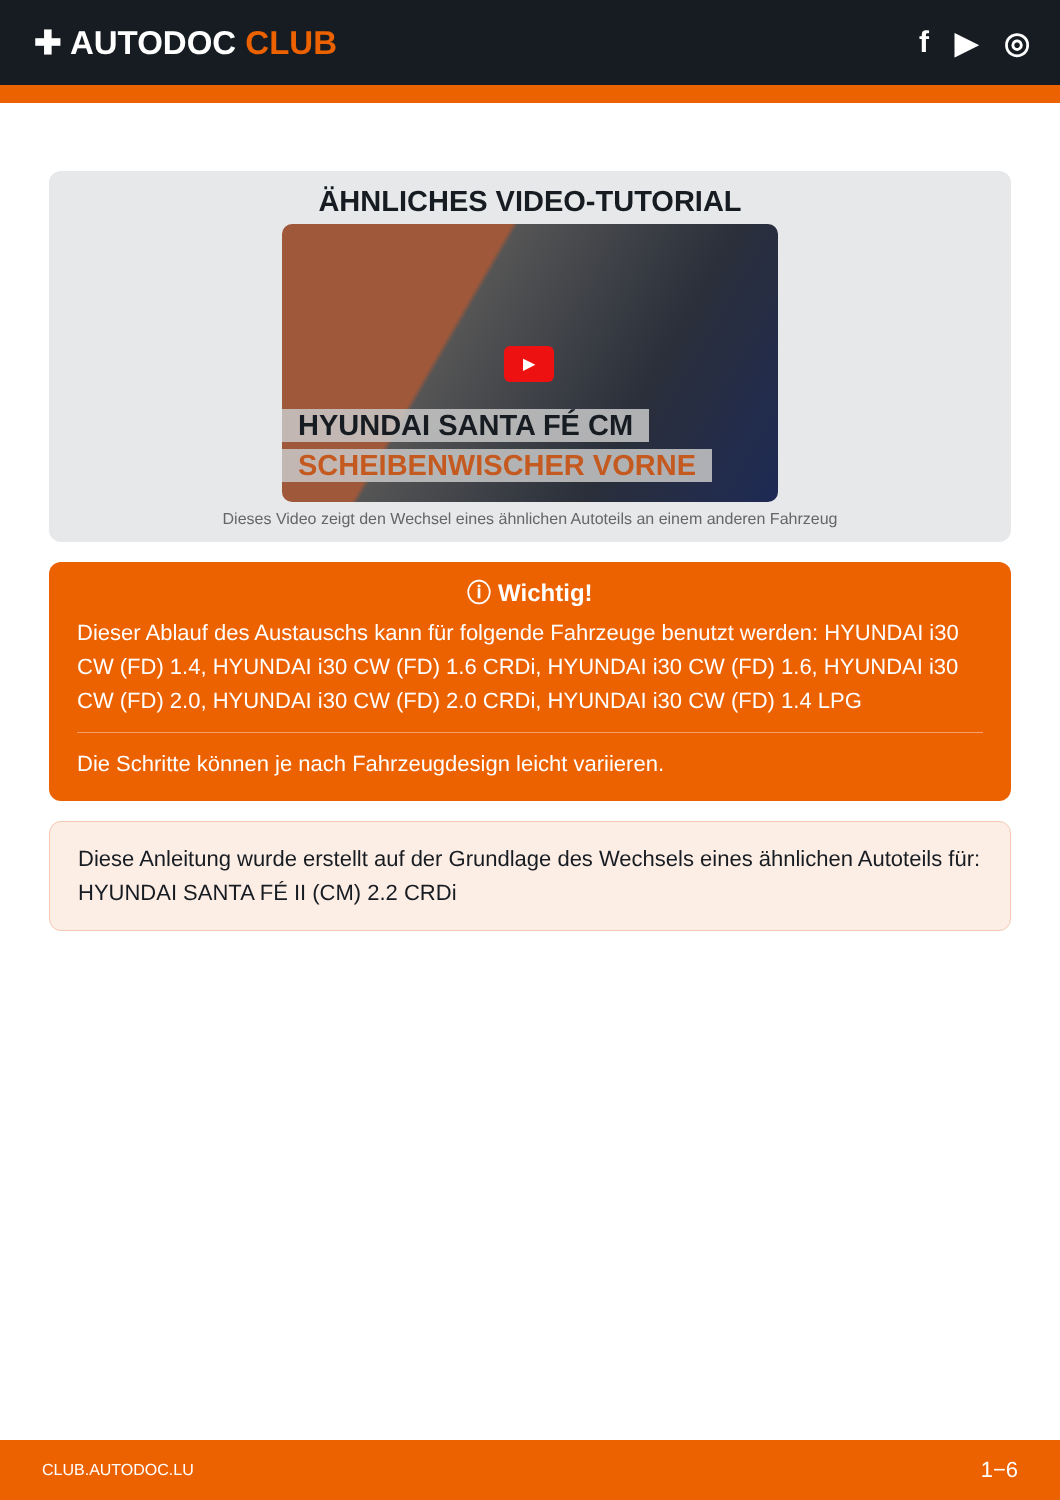✚ AUTODOC CLUB f ▶ ◎
ÄHNLICHES VIDEO-TUTORIAL
▶
HYUNDAI SANTA FÉ CM
SCHEIBENWISCHER VORNE
Dieses Video zeigt den Wechsel eines ähnlichen Autoteils an einem anderen Fahrzeug
ⓘ Wichtig!
Dieser Ablauf des Austauschs kann für folgende Fahrzeuge benutzt werden: HYUNDAI i30 CW (FD) 1.4, HYUNDAI i30 CW (FD) 1.6 CRDi, HYUNDAI i30 CW (FD) 1.6, HYUNDAI i30 CW (FD) 2.0, HYUNDAI i30 CW (FD) 2.0 CRDi, HYUNDAI i30 CW (FD) 1.4 LPG
Die Schritte können je nach Fahrzeugdesign leicht variieren.
Diese Anleitung wurde erstellt auf der Grundlage des Wechsels eines ähnlichen Autoteils für: HYUNDAI SANTA FÉ II (CM) 2.2 CRDi
CLUB.AUTODOC.LU 1−6